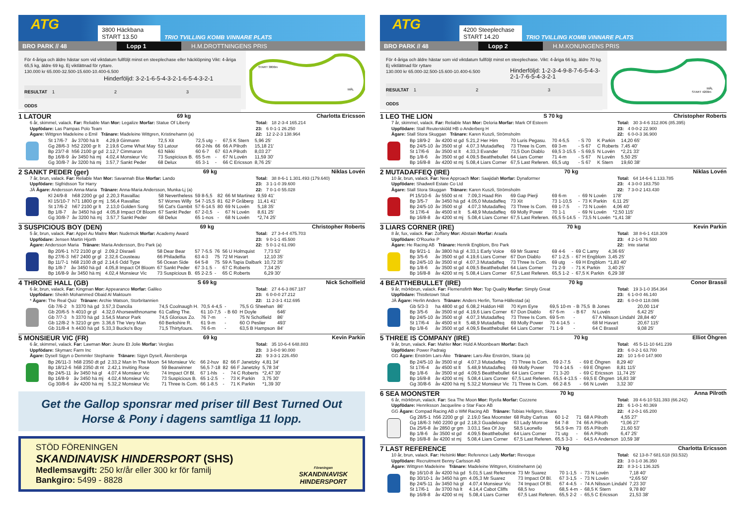ATG
3800 Häckbana
START 13.50
TRIO TVILLING KOMB VINNARE PLATS
BRO PARK // 48 Lopp 1 H.M.DROTTNINGENS PRIS
För 4-åriga och äldre hästar som vid viktdatum fullföljt minst en steeplechase eller häcklöpning Vikt: 4-åriga 65,5 kg, äldre 69 kg. Ej viktlättnad för ryttare.
130.000 kr 65.000-32.500-15.600-10.400-6.500
Hinderföljd: 3-2-1-6-5-4-3-2-1-6-5-4-3-2-1
RESULTAT 1 2 3
ODDS
START 3800m
MÅL
1 LATOUR 69 kg Charlotta Ericsson
6 år, skimmel, valack. Far: Reliable Man Mor: Legalize Morfar: Statue Of Liberty Total: 18 2-3-4 165.214
Uppfödare: Las Pampas Polo Team 23: 6 0-1-1 26.250
Ägare: Wittgren Madeleine o Emil Tränare: Madeleine Wittgren, Kristinehamn (a) 22: 12 2-2-3 138.964
| | St 17/6-7 | åv 3700 hä lt | 4.29,9 Ginmann | 72,5 Xit | 72,5 utg | - | 67,5 K Stern | 5,96 25' |
| | Gg 28/6-3 | h52 2200 gr lt | 2.19,6 Come What May | 53 Latour | 66 2-hls | 66 | 66 A Pilroth | 15,18 21' |
| | Bp 23/7-8 | h56 2100 gr gd | 2.12,7 Cimmaron | 63 Nikki | 60 6-7 | 67 | 63 A Pilroth | 8,03 27' |
| | Bp 16/8-9 | åv 3450 hä mj | 4.02,4 Monsieur Vic | 73 Suspicious B. | 65 5-m | - | 67 N Lovén | 11,59 30' |
| | Gg 30/8-7 | åv 3200 hä mj | 3.57,7 Sankt Peder | 68 Delux | 65 3-1 | - | 66 C Ericsson | 8,76 25' |
2 SANKT PEDER (ger) 69 kg Niklas Lovén
7 år, brun, valack. Far: Reliable Man Mor: Savannah Blue Morfar: Lando Total: 38 8-6-1 1.301.493 (179.640)
Uppfödare: Sigfridsson Tor Harry 23: 3 1-1-0 39.600
JÄ Ägare: Andersson Anna-Maria Tränare: Anna-Maria Andersson, Munka-Lj (a) 22: 7 0-1-0 55.028
| | Kl 24/9-8 | h68 2200 gr gd | 2.20,3 Ravaillac | 58 Nevertheless | 59 8-5,5 | 82 | 66 M Martinez | 9,59 41' |
| | Kl 15/10-7 | h71 1800 gr mj | 1.56,4 Ravaillac | 57 Worres Willy | 54 7-15,5 | 81 | 62 P Gråberg | 11,41 41' |
| | St 17/6-2 | h67 2100 gr lt | 2.13,0 Golden Song | 56 Cat's Gambit | 57 6-14.5 | 80 | 69 N Lovén | 5,18 35' |
| | Bp 1/8-7 | åv 3450 hä gd | 4.05,8 Impact Of Bloom | 67 Sankt Peder | 67 2-0,5 | - | 67 N Lovén | 8,61 25' |
| | Gg 30/8-7 | åv 3200 hä mj | 3.57,7 Sankt Peder | 68 Delux | 65 1-nos | - | 68 N Lovén | *2,74 25' |
3 SUSPICIOUS BOY (DEN) 69 kg Christopher Roberts
5 år, brun, valack. Far: Appel Au Maitre Mor: Nudetnok Morfar: Academy Award Total: 27 3-4-4 475.703
Uppfödare: Jensen Martin Hjorth 23: 9 0-1-1 45.500
Ägare: Andersson Maria Tränare: Maria Andersson, Bro Park (a) 22: 5 0-1-2 61.090
| | Bp 20/6-1 | h72 2100 gr gl | 2.09,2 Disraeli | 58 Dear Bear | 57 7-5.5 | 76 | 56 U Holmquist | 7,73 53' |
| | Bp 27/6-3 | h67 2400 gr gl | 2.32,6 Cousteau | 66 Philadelfia | 63 4-3 | 75 | 72 M Havart | 12,10 35' |
| | Bp 11/7-1 | h68 2100 dt gd | 2.14,6 Odd Type | 56 Ocean Side | 64 5-8 | 75 | 59 A Tapia Dalbark | 10,72 35' |
| | Bp 1/8-7 | åv 3450 hä gd | 4.05,8 Impact Of Bloom | 67 Sankt Peder | 67 3-1.5 | - | 67 C Roberts | 7,34 25' |
| | Bp 16/8-9 | åv 3450 hä mj | 4.02,4 Monsieur Vic | 73 Suspicious B. | 65 2-2.5 | - | 65 C Roberts | 6,29 30' |
4 THRONE HALL (GB) S 69 kg Nick Scholfield
6 år, brun, valack. Far: Kingman Mor: Appearance Morfar: Galileo Total: 27 4-6-3 867.187
Uppfödare: Sheikh Mohammed Obaid Al Maktoum 23: 6 0-0-0 27.212
* Ägare: The Real Quiz Tränare: Archie Watson, Storbritannien 22: 11 2-3-1 412.695
| | Gb 7/6-2 | h 3370 hä gd | 3.57,3 Dancila | 74,5 Coolnaugh H. | 70,5 4-4,5 | - | 75,5 G Sheehan | 86' |
| | Gb 20/6-5 | h 4010 gr gl | 4.32,0 Ahorsewithnoname | 61 Calling The. | 61 10-7,5 | - B 60 | H Doyle | 646' |
| | Gb 7/7-3 | h 3370 hä gd | 3.54,5 Manor Park | 74,5 Glorious Zo. | 76 7-m | - | 75 N Scholfield | 86' |
| | Gb 12/8-2 | h 3210 gr gm | 3.36,6 The Very Man | 60 Berkshire R. | 61 9-m | - | 60 O Peslier | 493' |
| | Gb 31/8-4 | h 4430 hä gd | 5.33,3 Bucko's Boy | 71,5 Thirtyfours. | 76 6-m | - | 63,5 B Hampson | 84' |
5 MONSIEUR VIC (FR) 69 kg Kevin Parkin
6 år, skimmel, valack. Far: Lawman Mor: Jeune Et Jolie Morfar: Verglas Total: 35 10-6-4 648.883
Uppfödare: Skymarc Farm Inc 23: 3 3-0-0 90.000
Ägare: Dysell Sigyn o Demmler Stephanie Tränare: Sigyn Dysell, Åkersberga 22: 9 3-3-1 226.450
| | Bp 26/11-3 | h68 2350 dt gd | 2.33,2 Man In The Moon | 54 Monsieur Vic | 66 2-huv | 82 | 66 F Janetzky | 4,81 34' |
| | Bp 18/12-6 | h68 2350 dt nt | 2.42,1 Inviting Rose | 59 Bearwinner | 56,5 7-18 | 82 | 66 F Janetzky | 5,78 34' |
| | Bp 24/5-11 | åv 3450 hä gl | 4.07,4 Monsieur Vic | 74 Impact Of Bl. | 67 1-hls | - | 74 C Roberts | *2,47 30' |
| | Bp 16/8-9 | åv 3450 hä mj | 4.02,4 Monsieur Vic | 73 Suspicious B. | 65 1-2.5 | - | 73 K Parkin | 3,75 30' |
| | Gg 30/8-6 | åv 4200 hä mj | 5.32,2 Monsieur Vic | 71 Three Is Com. | 66 1-8.5 | - | 71 K Parkin | *1,39 30' |
Get the Gallop sponsrar med priser till Best Turned Out
Horse & Pony i dagens samtliga 11 lopp.
STÖD FÖRENINGEN
SKANDINAVISK HINDERSPORT (SHS)
Medlemsavgift: 250 kr/år eller 300 kr för familj
Bankgiro: 5499 - 8828
Föreningen
SKANDINAVISK
HINDERSPORT
ATG
4200 Steeplechase
START 14.20
TRIO TVILLING KOMB VINNARE PLATS
BRO PARK // 48 Lopp 2 H.M.KONUNGENS PRIS
För 4-åriga och äldre hästar som vid viktdatum fullföljt minst en steeplechase. Vikt: 4-åriga 66 kg, äldre 70 kg. Ej viktlättnad för ryttare
130.000 kr 65.000-32.500-15.600-10.400-6.500
Hinderföljd: 1-2-3-4-9-8-7-6-5-4-3-2-1-7-6-5-4-3-2-1
RESULTAT 1 2 3
ODDS
START 4200m
MÅL
1 LEO THE LION S 70 kg Christopher Roberts
7 år, skimmel, valack. Far: Reliable Man Mor: Deloria Morfar: Mark Of Esteem Total: 30 3-4-6 312.806 (85.395)
Uppfödare: Stall Reuterskiöld HB o Anderberg H 23: 4 0-0-2 22.900
Ägare: Stall Stora Skuggan Tränare: Karen Kuszli, Strömsholm 22: 6 0-0-3 36.900
| | Bp 18/9-2 | åv 4200 st gd | 5.21,2 Her Him | 70 Luris Pegasu. | 70 4-5,5 | - S 70 | K Parkin | 14,20 65' |
| | Bp 24/5-10 | åv 3500 st gl | 4.07,3 Mutadaffeq | 73 Three Is Com. | 69 3-m | - S 67 | C Roberts | 7,45 40' |
| | St 17/6-6 | åv 3500 st lt | 4.33,3 Evander | 73,5 Don Diablo | 69,5 3-15.5 | - S 69,5 | N Lovén | *2,21 33' |
| | Bp 1/8-6 | åv 3500 st gd | 4.09,5 Beatthebullet | 64 Liars Corner | 71 4-m | - S 67 | N Lovén | 5,50 25' |
| | Bp 16/8-8 | åv 4200 st mj | 5.08,4 Liars Corner | 67,5 Last Referen. | 65,5 utg | - S 67 | K Stern | 19,60 38' |
2 MUTADAFFEQ (IRE) 70 kg Niklas Lovén
10 år, brun, valack. Far: New Approach Mor: Saajidah Morfar: Dynaformer Total: 64 14-6-6 1.133.785
Uppfödare: Shadwell Estate Co Ltd 23: 4 3-0-0 183.750
Ägare: Stall Stora Skuggan Tränare: Karen Kuszli, Strömsholm 22: 7 3-0-2 143.430
| | Pl 15/10-6 | åv 5500 st nt | 7.09,3 Haad Rin | 69 Gap Pierji | 69 6-m | - | 69 N Lovén | 178' |
| | Bp 3/5-7 | åv 3450 hä gd | 4.05,0 Mutadaffeq | 73 Xit | 73 1-10,5 | - | 73 K Parkin | 6,11 25' |
| | Bp 24/5-10 | åv 3500 st gl | 4.07,3 Mutadaffeq | 73 Three Is Com. | 69 1-7.5 | - | 73 N Lovén | 4,06 40' |
| | St 17/6-4 | åv 4500 st lt | 5.48,9 Mutadaffeq | 69 Molly Power | 70 1-1 | - | 69 N Lovén | *2,50 115' |
| | Bp 16/8-8 | åv 4200 st mj | 5.08,4 Liars Corner | 67,5 Last Referen. | 65,5 5-14.5 | - | 73,5 N Lovén | *1,41 38' |
3 LIARS CORNER (IRE) 70 kg Kevin Parkin
8 år, fux, valack. Far: Zoffany Mor: Abstain Morfar: Araafa Total: 38 8-6-1 418.309
Uppfödare: O'Rourke P 23: 4 2-1-0 76.500
Ägare: He Racing AB Tränare: Henrik Engblom, Bro Park 22: Inte startat
| | Bp 9/21-1 | åv 3800 hä gl | 4.33,1 Early Voice | 69 Mr Suarez | 69 4-6 | - | 69 C Lamy | 4,36 65' |
| | Bp 3/5-6 | åv 3500 st gd | 4.19,6 Liars Corner | 67 Don Diablo | 67 1-2,5 | - | 67 H Engblom | 3,45 25' |
| | Bp 24/5-10 | åv 3500 st gl | 4.07,3 Mutadaffeq | 73 Three Is Com. | 69 utg | - | 69 H Engblom | *1,83 40' |
| | Bp 1/8-6 | åv 3500 st gd | 4.09,5 Beatthebullet | 64 Liars Corner | 71 2-9 | - | 71 K Parkin | 3,40 25' |
| | Bp 16/8-8 | åv 4200 st mj | 5.08,4 Liars Corner | 67,5 Last Referen. | 65,5 1-2 | - | 67,5 K Parkin | 6,29 38' |
4 BEATTHEBULLET (IRE) 70 kg Conor Brassil
9 år, mörkbrun, valack. Far: Flemensfirth Mor: Top Quality Morfar: Simply Great Total: 19 3-1-0 354.364
Uppfödare: Thistletown Stud 23: 6 1-0-0 46.140
JÄ Ägare: Herlin Anders Tränare: Anders Herlin, Torna-Hällestad (a) 22: 6 0-0-0 118.086
| | Gb 5/3-3 | ha 4800 st gd | 6.08,2 Haldon Hill | 70 Kym Eyre | 69,5 10-m | - B 75,5 | B Jones | 20,00 114' |
| | Bp 3/5-6 | åv 3500 st gd | 4.19,6 Liars Corner | 67 Don Diablo | 67 6-m | - B 67 | N Lovén | 6,42 25' |
| | Bp 24/5-10 | åv 3500 st gl | 4.07,3 Mutadaffeq | 73 Three Is Com. | 69 5-m | - | 67 A Nilsson Lindahl | 28,84 40' |
| | St 17/6-4 | åv 4500 st lt | 5.48,9 Mutadaffeq | 69 Molly Power | 70 4-14.5 | - | 68 M Havart | 20,67 115' |
| | Bp 1/8-6 | åv 3500 st gd | 4.09,5 Beatthebullet | 64 Liars Corner | 71 1-9 | - | 64 C Brassil | 9,08 25' |
5 THREE IS COMPANY (IRE) 70 kg Elliot Öhgren
9 år, brun, valack. Far: Mahler Mor: Hold A Moonbeam Morfar: Bach Total: 45 5-11-10 641.239
Uppfödare: Power Padraig 23: 6 0-2-1 63.700
GG Ägare: Enström Lars-Åke Tränare: Lars-Åke Enström, Skara (a) 22: 10 1-5-0 147.900
| | Bp 24/5-10 | åv 3500 st gl | 4.07,3 Mutadaffeq | 73 Three Is Com. | 69 2-7.5 | - | 69 E Öhgren | 8,29 40' |
| | St 17/6-4 | åv 4500 st lt | 5.48,9 Mutadaffeq | 69 Molly Power | 70 4-14.5 | - | 69 E Öhgren | 8,81 115' |
| | Bp 1/8-6 | åv 3500 st gd | 4.09,5 Beatthebullet | 64 Liars Corner | 71 3-20 | - | 69 C Ericsson | 11,74 25' |
| | Bp 16/8-8 | åv 4200 st mj | 5.08,4 Liars Corner | 67,5 Last Referen. | 65,5 4-13.5 | - | 69,5 E Öhgren | 16,83 38' |
| | Gg 30/8-6 | åv 4200 hä mj | 5.32,2 Monsieur Vic | 71 Three Is Com. | 66 2-8.5 | - | 66 N Lovén | 3,32 30' |
6 SEA MOONSTER 70 kg Anna Pilroth
6 år, mörkbrun, valack. Far: Sea The Moon Mor: Ryella Morfar: Cozzene Total: 39 4-6-10 531.393 (66.242)
Uppfödare: Henriksson Jacqueline o Star Face AB 23: 6 1-0-1 40.369
GG Ägare: Compad Racing AB o WM Racing AB Tränare: Tobias Hellgren, Skara 22: 4 2-0-1 65.200
| | Gg 28/5-1 | h56 2200 gr gl | 2.19,0 Sea Moonster | 68 Ruby Carlras | 60 1-2 | 71 | 68 A Pilroth | 4,55 27' |
| | Gg 18/6-3 | h60 2200 gr gd | 2.18,3 Guadeloupe | 63 Lady Monroe | 64 7-8 | 74 | 66 A Pilroth | *3,06 27' |
| | Da 25/6-8 | åv 2850 gr gm | 3.03,1 Sea Of Joy | 58,5 Leonello | 56,5 9-m | 73 | 65 A Pilroth | 21,60 53' |
| | Bp 1/8-6 | åv 3500 st gd | 4.09,5 Beatthebullet | 64 Liars Corner | 71 utg | - | 66 A Pilroth | 6,47 25' |
| | Bp 16/8-8 | åv 4200 st mj | 5.08,4 Liars Corner | 67,5 Last Referen. | 65,5 3-3 | - | 64,5 A Anderson | 10,59 38' |
7 LAST REFERENCE 70 kg Charlotta Ericsson
10 år, brun, valack. Far: Helsinki Mor: Reference Lady Morfar: Revoque Total: 62 13-8-7 681.618 (93.532)
Uppfödare: Recruitment Benny Carlsson AB 23: 3 0-1-0 36.350
Ägare: Wittgren Madeleine Tränare: Madeleine Wittgren, Kristinehamn (a) 22: 8 3-1-1 136.325
| | Bp 16/10-8 | åv 4200 hä gd | 5.01,5 Last Reference | 73 Mr Suarez | 70 1-1,5 | - | 73 N Lovén | 7,18 40' |
| | Bp 30/10-1 | åv 3450 hä gm | 4.05,3 Mr Suarez | 73 Impact Of Bl. | 67 3-1,5 | - | 73 N Lovén | *2,65 50' |
| | Bp 24/5-11 | åv 3450 hä gl | 4.07,4 Monsieur Vic | 74 Impact Of Bl. | 67 4-4.5 | - | 74 A Nilsson Lindahl | 7,23 30' |
| | St 17/6-1 | åv 3700 hä lt | 4.14,4 Cabot Cliffs | 68,5 Ivo | 68,5 4-m | - | 68,5 K Stern | 9,78 80' |
| | Bp 16/8-8 | åv 4200 st mj | 5.08,4 Liars Corner | 67,5 Last Referen. | 65,5 2-2 | - | 65,5 C Ericsson | 21,53 38' |